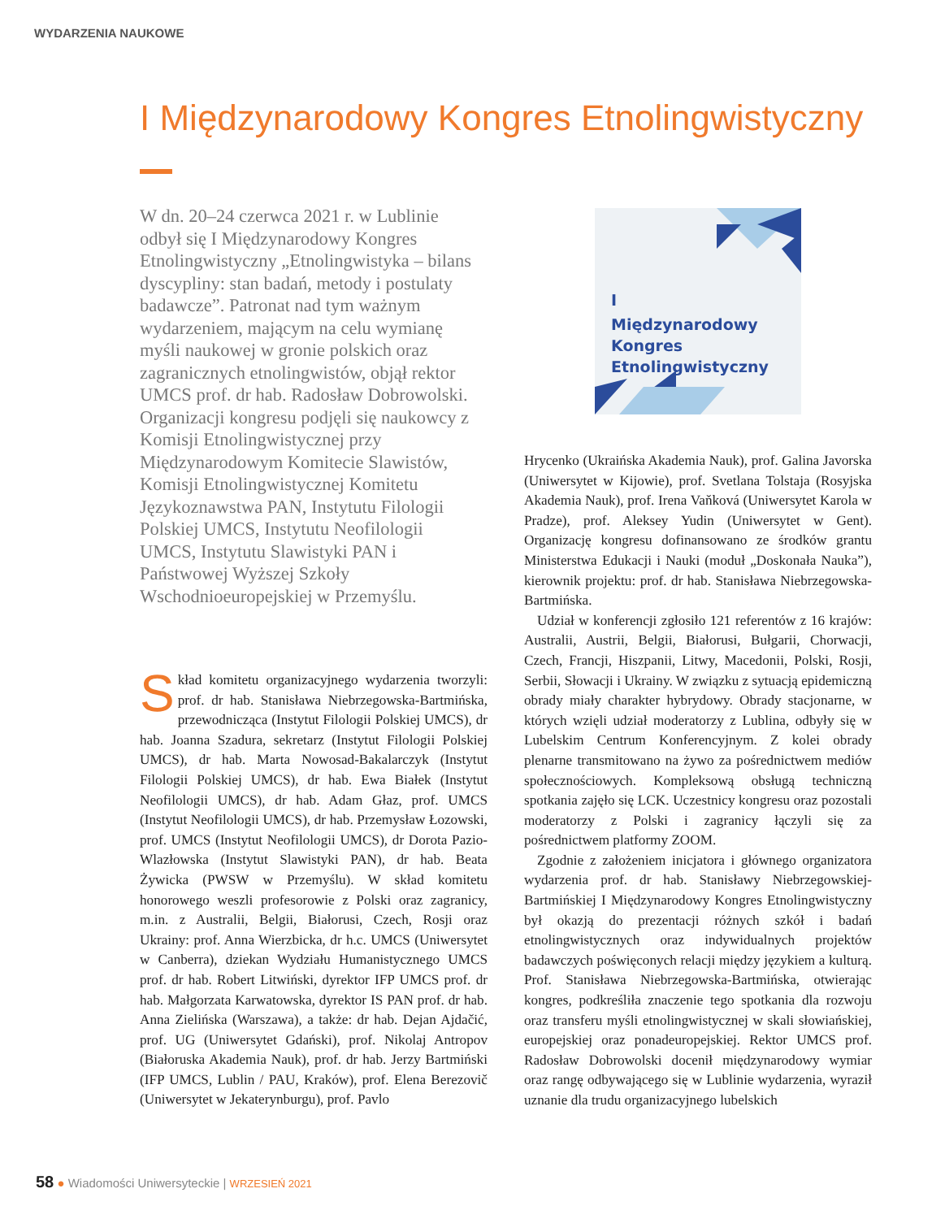WYDARZENIA NAUKOWE
I Międzynarodowy Kongres Etnolingwistyczny
W dn. 20–24 czerwca 2021 r. w Lublinie odbył się I Międzynarodowy Kongres Etnolingwistyczny „Etnolingwistyka – bilans dyscypliny: stan badań, metody i postulaty badawcze”. Patronat nad tym ważnym wydarzeniem, mającym na celu wymianę myśli naukowej w gronie polskich oraz zagranicznych etnolingwistów, objął rektor UMCS prof. dr hab. Radosław Dobrowolski. Organizacji kongresu podjęli się naukowcy z Komisji Etnolingwistycznej przy Międzynarodowym Komitecie Slawistów, Komisji Etnolingwistycznej Komitetu Językoznawstwa PAN, Instytutu Filologii Polskiej UMCS, Instytutu Neofilologii UMCS, Instytutu Slawistyki PAN i Państwowej Wyższej Szkoły Wschodnioeuropejskiej w Przemyślu.
I
Międzynarodowy
Kongres
Etnolingwistyczny
Skład komitetu organizacyjnego wydarzenia tworzyli: prof. dr hab. Stanisława Niebrzegowska-Bartmińska, przewodnicząca (Instytut Filologii Polskiej UMCS), dr hab. Joanna Szadura, sekretarz (Instytut Filologii Polskiej UMCS), dr hab. Marta Nowosad-Bakalarczyk (Instytut Filologii Polskiej UMCS), dr hab. Ewa Białek (Instytut Neofilologii UMCS), dr hab. Adam Głaz, prof. UMCS (Instytut Neofilologii UMCS), dr hab. Przemysław Łozowski, prof. UMCS (Instytut Neofilologii UMCS), dr Dorota Pazio-Wlazłowska (Instytut Slawistyki PAN), dr hab. Beata Żywicka (PWSW w Przemyślu). W skład komitetu honorowego weszli profesorowie z Polski oraz zagranicy, m.in. z Australii, Belgii, Białorusi, Czech, Rosji oraz Ukrainy: prof. Anna Wierzbicka, dr h.c. UMCS (Uniwersytet w Canberra), dziekan Wydziału Humanistycznego UMCS prof. dr hab. Robert Litwiński, dyrektor IFP UMCS prof. dr hab. Małgorzata Karwatowska, dyrektor IS PAN prof. dr hab. Anna Zielińska (Warszawa), a także: dr hab. Dejan Ajdačić, prof. UG (Uniwersytet Gdański), prof. Nikolaj Antropov (Białoruska Akademia Nauk), prof. dr hab. Jerzy Bartmiński (IFP UMCS, Lublin / PAU, Kraków), prof. Elena Berezovič (Uniwersytet w Jekaterynburgu), prof. Pavlo
Hrycenko (Ukraińska Akademia Nauk), prof. Galina Javorska (Uniwersytet w Kijowie), prof. Svetlana Tolstaja (Rosyjska Akademia Nauk), prof. Irena Vaňková (Uniwersytet Karola w Pradze), prof. Aleksey Yudin (Uniwersytet w Gent). Organizację kongresu dofinansowano ze środków grantu Ministerstwa Edukacji i Nauki (moduł „Doskonała Nauka”), kierownik projektu: prof. dr hab. Stanisława Niebrzegowska-Bartmińska.
Udział w konferencji zgłosiło 121 referentów z 16 krajów: Australii, Austrii, Belgii, Białorusi, Bułgarii, Chorwacji, Czech, Francji, Hiszpanii, Litwy, Macedonii, Polski, Rosji, Serbii, Słowacji i Ukrainy. W związku z sytuacją epidemiczną obrady miały charakter hybrydowy. Obrady stacjonarne, w których wzięli udział moderatorzy z Lublina, odbyły się w Lubelskim Centrum Konferencyjnym. Z kolei obrady plenarne transmitowano na żywo za pośrednictwem mediów społecznościowych. Kompleksową obsługą techniczną spotkania zajęło się LCK. Uczestnicy kongresu oraz pozostali moderatorzy z Polski i zagranicy łączyli się za pośrednictwem platformy ZOOM.
Zgodnie z założeniem inicjatora i głównego organizatora wydarzenia prof. dr hab. Stanisławy Niebrzegowskiej-Bartmińskiej I Międzynarodowy Kongres Etnolingwistyczny był okazją do prezentacji różnych szkół i badań etnolingwistycznych oraz indywidualnych projektów badawczych poświęconych relacji między językiem a kulturą. Prof. Stanisława Niebrzegowska-Bartmińska, otwierając kongres, podkreśliła znaczenie tego spotkania dla rozwoju oraz transferu myśli etnolingwistycznej w skali słowiańskiej, europejskiej oraz ponadeuropejskiej. Rektor UMCS prof. Radosław Dobrowolski docenił międzynarodowy wymiar oraz rangę odbywającego się w Lublinie wydarzenia, wyraził uznanie dla trudu organizacyjnego lubelskich
58 ● Wiadomości Uniwersyteckie | WRZESIEŃ 2021